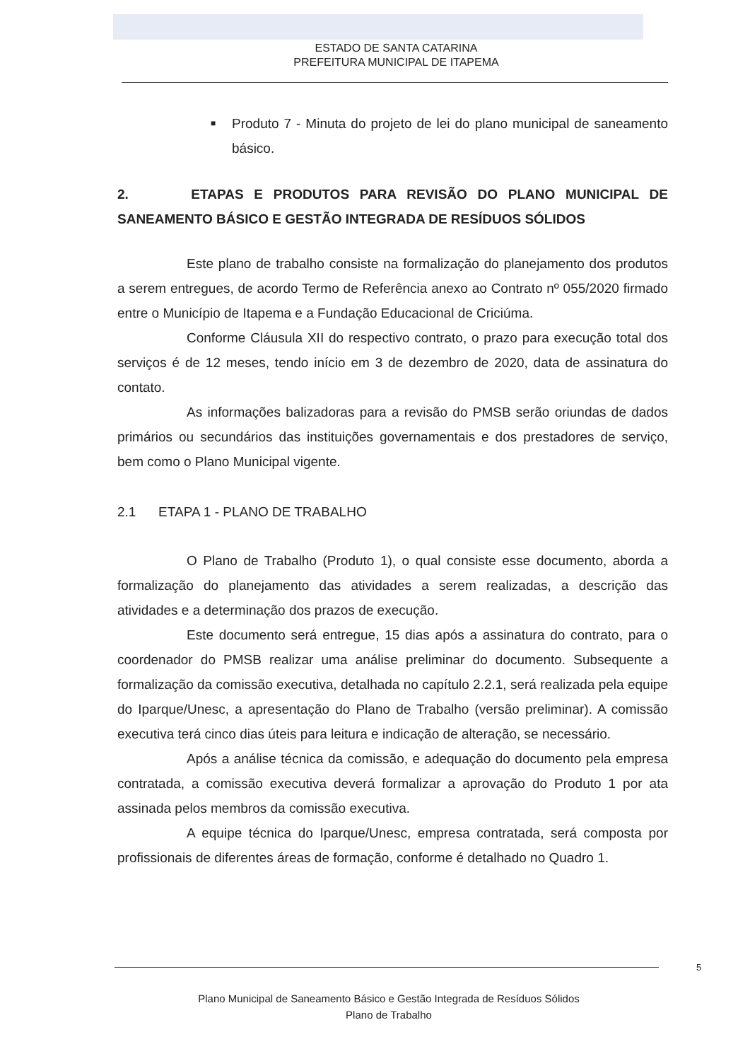ESTADO DE SANTA CATARINA
PREFEITURA MUNICIPAL DE ITAPEMA
■ Produto 7 - Minuta do projeto de lei do plano municipal de saneamento básico.
2. ETAPAS E PRODUTOS PARA REVISÃO DO PLANO MUNICIPAL DE SANEAMENTO BÁSICO E GESTÃO INTEGRADA DE RESÍDUOS SÓLIDOS
Este plano de trabalho consiste na formalização do planejamento dos produtos a serem entregues, de acordo Termo de Referência anexo ao Contrato nº 055/2020 firmado entre o Município de Itapema e a Fundação Educacional de Criciúma.
Conforme Cláusula XII do respectivo contrato, o prazo para execução total dos serviços é de 12 meses, tendo início em 3 de dezembro de 2020, data de assinatura do contato.
As informações balizadoras para a revisão do PMSB serão oriundas de dados primários ou secundários das instituições governamentais e dos prestadores de serviço, bem como o Plano Municipal vigente.
2.1 ETAPA 1 - PLANO DE TRABALHO
O Plano de Trabalho (Produto 1), o qual consiste esse documento, aborda a formalização do planejamento das atividades a serem realizadas, a descrição das atividades e a determinação dos prazos de execução.
Este documento será entregue, 15 dias após a assinatura do contrato, para o coordenador do PMSB realizar uma análise preliminar do documento. Subsequente a formalização da comissão executiva, detalhada no capítulo 2.2.1, será realizada pela equipe do Iparque/Unesc, a apresentação do Plano de Trabalho (versão preliminar). A comissão executiva terá cinco dias úteis para leitura e indicação de alteração, se necessário.
Após a análise técnica da comissão, e adequação do documento pela empresa contratada, a comissão executiva deverá formalizar a aprovação do Produto 1 por ata assinada pelos membros da comissão executiva.
A equipe técnica do Iparque/Unesc, empresa contratada, será composta por profissionais de diferentes áreas de formação, conforme é detalhado no Quadro 1.
5
Plano Municipal de Saneamento Básico e Gestão Integrada de Resíduos Sólidos
Plano de Trabalho